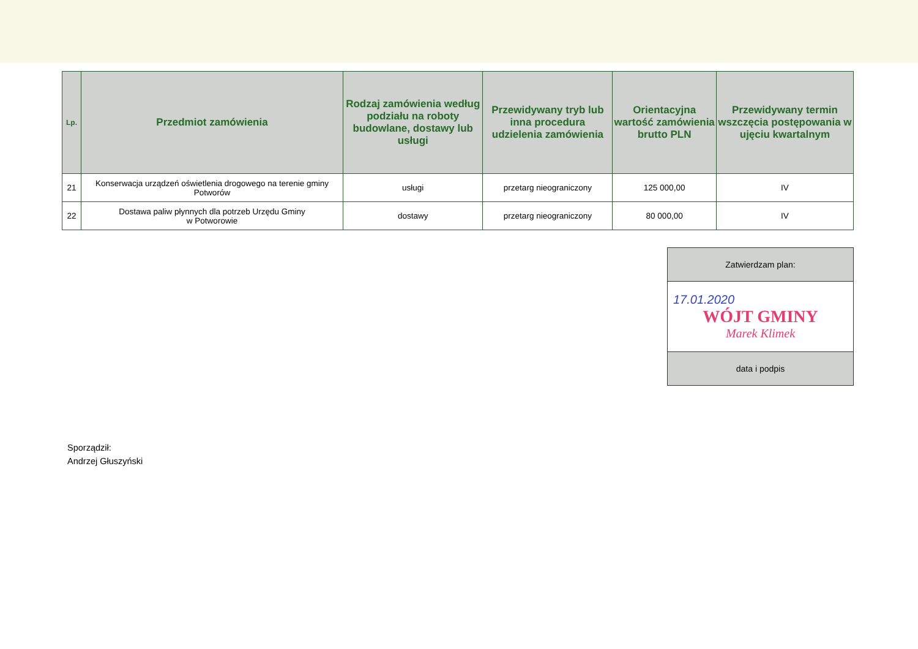| Lp. | Przedmiot zamówienia | Rodzaj zamówienia według podziału na roboty budowlane, dostawy lub usługi | Przewidywany tryb lub inna procedura udzielenia zamówienia | Orientacyjna wartość zamówienia brutto PLN | Przewidywany termin wszczęcia postępowania w ujęciu kwartalnym |
| --- | --- | --- | --- | --- | --- |
| 21 | Konserwacja urządzeń oświetlenia drogowego na terenie gminy Potworów | usługi | przetarg nieograniczony | 125 000,00 | IV |
| 22 | Dostawa paliw płynnych dla potrzeb Urzędu Gminy w Potworowie | dostawy | przetarg nieograniczony | 80 000,00 | IV |
| Zatwierdzam plan: |
| 17.01.2020 WÓJT GMINY Marek Klimek |
| data i podpis |
Sporządził:
Andrzej Głuszyński